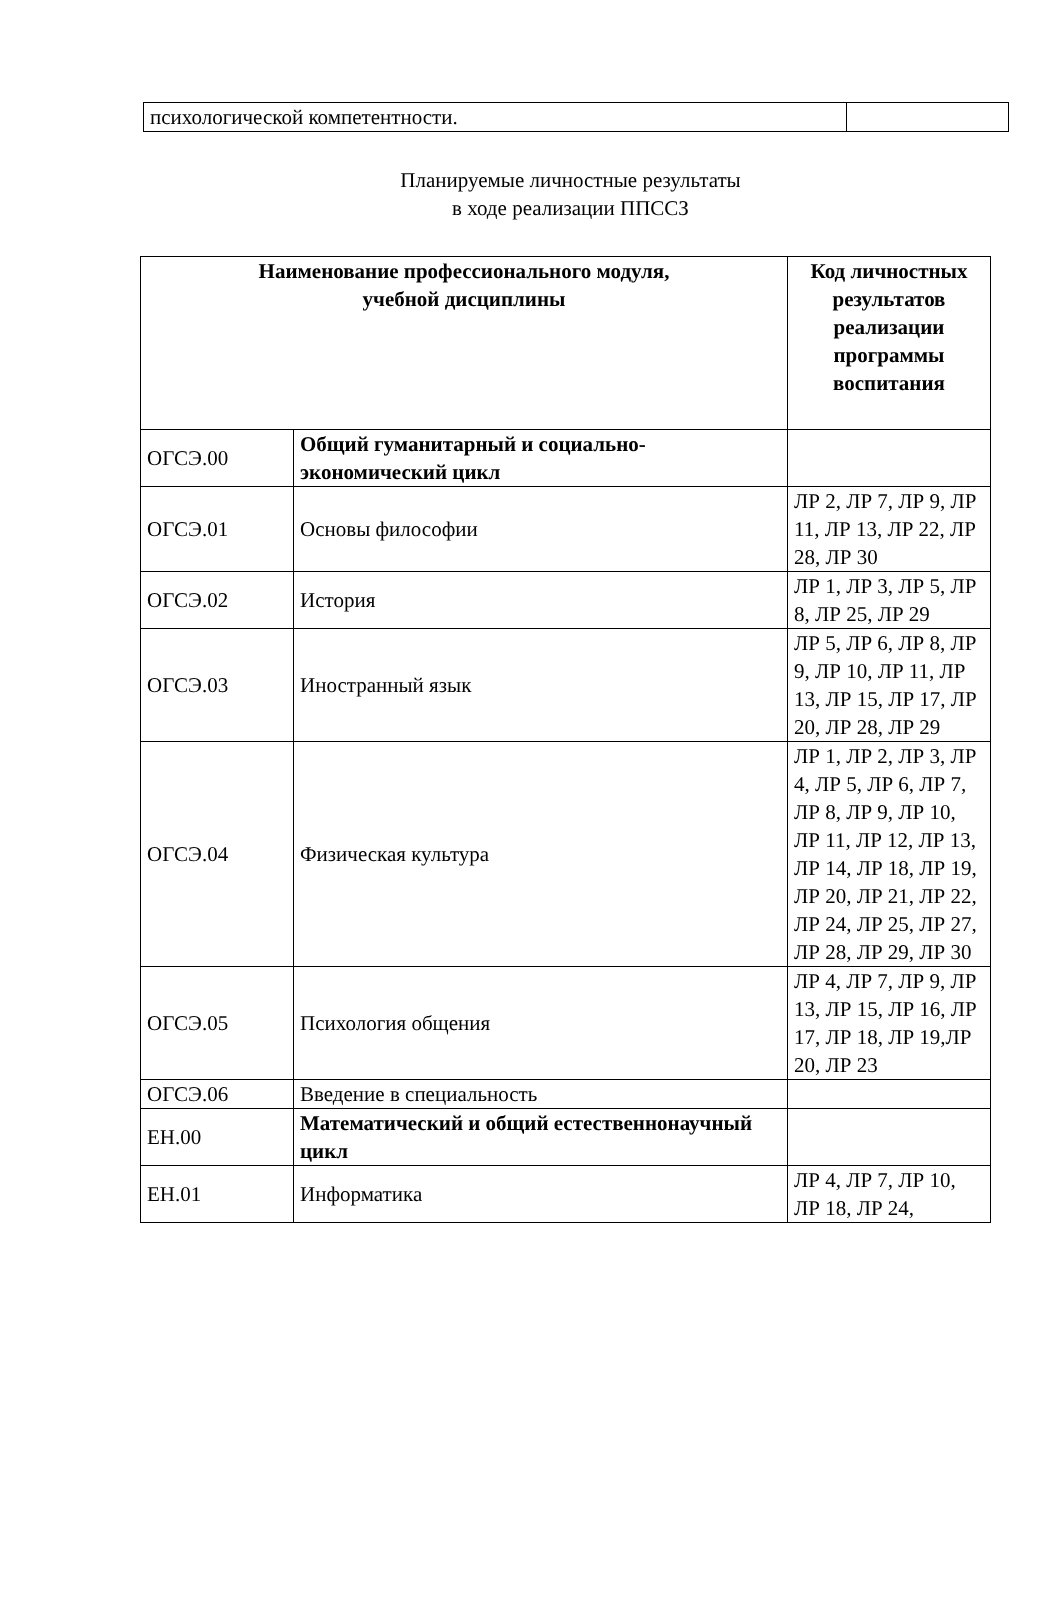| психологической компетентности. | |
Планируемые личностные результаты
в ходе реализации ППССЗ
| Наименование профессионального модуля, учебной дисциплины | | Код личностных результатов реализации программы воспитания |
| --- | --- | --- |
| ОГСЭ.00 | Общий гуманитарный и социально-экономический цикл | |
| ОГСЭ.01 | Основы философии | ЛР 2, ЛР 7, ЛР 9, ЛР 11, ЛР 13, ЛР 22, ЛР 28, ЛР 30 |
| ОГСЭ.02 | История | ЛР 1, ЛР 3, ЛР 5, ЛР 8, ЛР 25, ЛР 29 |
| ОГСЭ.03 | Иностранный язык | ЛР 5, ЛР 6, ЛР 8, ЛР 9, ЛР 10, ЛР 11, ЛР 13, ЛР 15, ЛР 17, ЛР 20, ЛР 28, ЛР 29 |
| ОГСЭ.04 | Физическая культура | ЛР 1, ЛР 2, ЛР 3, ЛР 4, ЛР 5, ЛР 6, ЛР 7, ЛР 8, ЛР 9, ЛР 10, ЛР 11, ЛР 12, ЛР 13, ЛР 14, ЛР 18, ЛР 19, ЛР 20, ЛР 21, ЛР 22, ЛР 24, ЛР 25, ЛР 27, ЛР 28, ЛР 29, ЛР 30 |
| ОГСЭ.05 | Психология общения | ЛР 4, ЛР 7, ЛР 9, ЛР 13, ЛР 15, ЛР 16, ЛР 17, ЛР 18, ЛР 19,ЛР 20, ЛР 23 |
| ОГСЭ.06 | Введение в специальность | |
| ЕН.00 | Математический и общий естественнонаучный цикл | |
| ЕН.01 | Информатика | ЛР 4, ЛР 7, ЛР 10, ЛР 18, ЛР 24, |